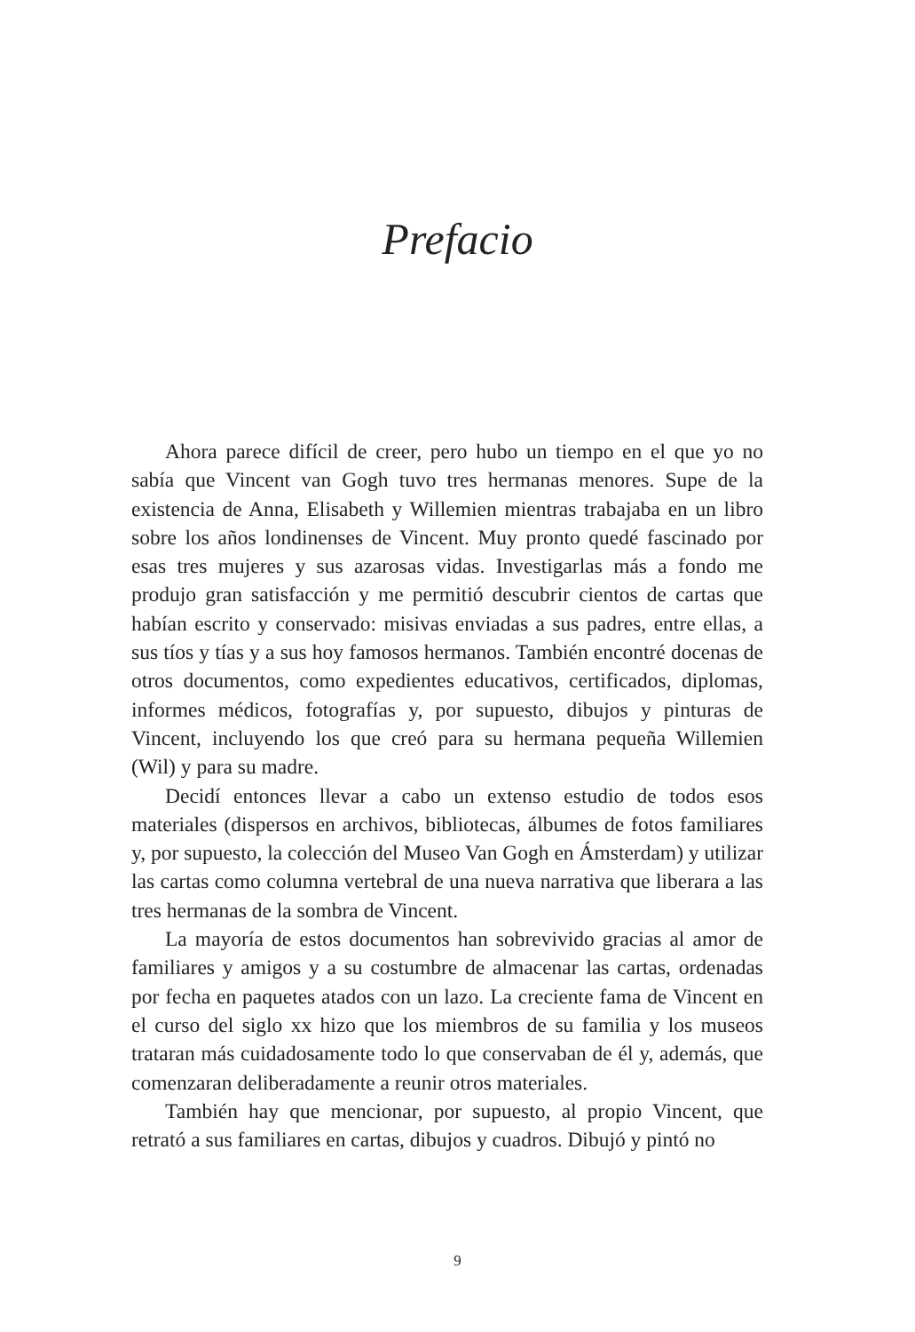Prefacio
Ahora parece difícil de creer, pero hubo un tiempo en el que yo no sabía que Vincent van Gogh tuvo tres hermanas menores. Supe de la existencia de Anna, Elisabeth y Willemien mientras trabajaba en un libro sobre los años londinenses de Vincent. Muy pronto quedé fascinado por esas tres mujeres y sus azarosas vidas. Investigarlas más a fondo me produjo gran satisfacción y me permitió descubrir cientos de cartas que habían escrito y conservado: misivas enviadas a sus padres, entre ellas, a sus tíos y tías y a sus hoy famosos hermanos. También encontré docenas de otros documentos, como expedientes educativos, certificados, diplomas, informes médicos, fotografías y, por supuesto, dibujos y pinturas de Vincent, incluyendo los que creó para su hermana pequeña Willemien (Wil) y para su madre.
Decidí entonces llevar a cabo un extenso estudio de todos esos materiales (dispersos en archivos, bibliotecas, álbumes de fotos familiares y, por supuesto, la colección del Museo Van Gogh en Ámsterdam) y utilizar las cartas como columna vertebral de una nueva narrativa que liberara a las tres hermanas de la sombra de Vincent.
La mayoría de estos documentos han sobrevivido gracias al amor de familiares y amigos y a su costumbre de almacenar las cartas, ordenadas por fecha en paquetes atados con un lazo. La creciente fama de Vincent en el curso del siglo xx hizo que los miembros de su familia y los museos trataran más cuidadosamente todo lo que conservaban de él y, además, que comenzaran deliberadamente a reunir otros materiales.
También hay que mencionar, por supuesto, al propio Vincent, que retrató a sus familiares en cartas, dibujos y cuadros. Dibujó y pintó no
9